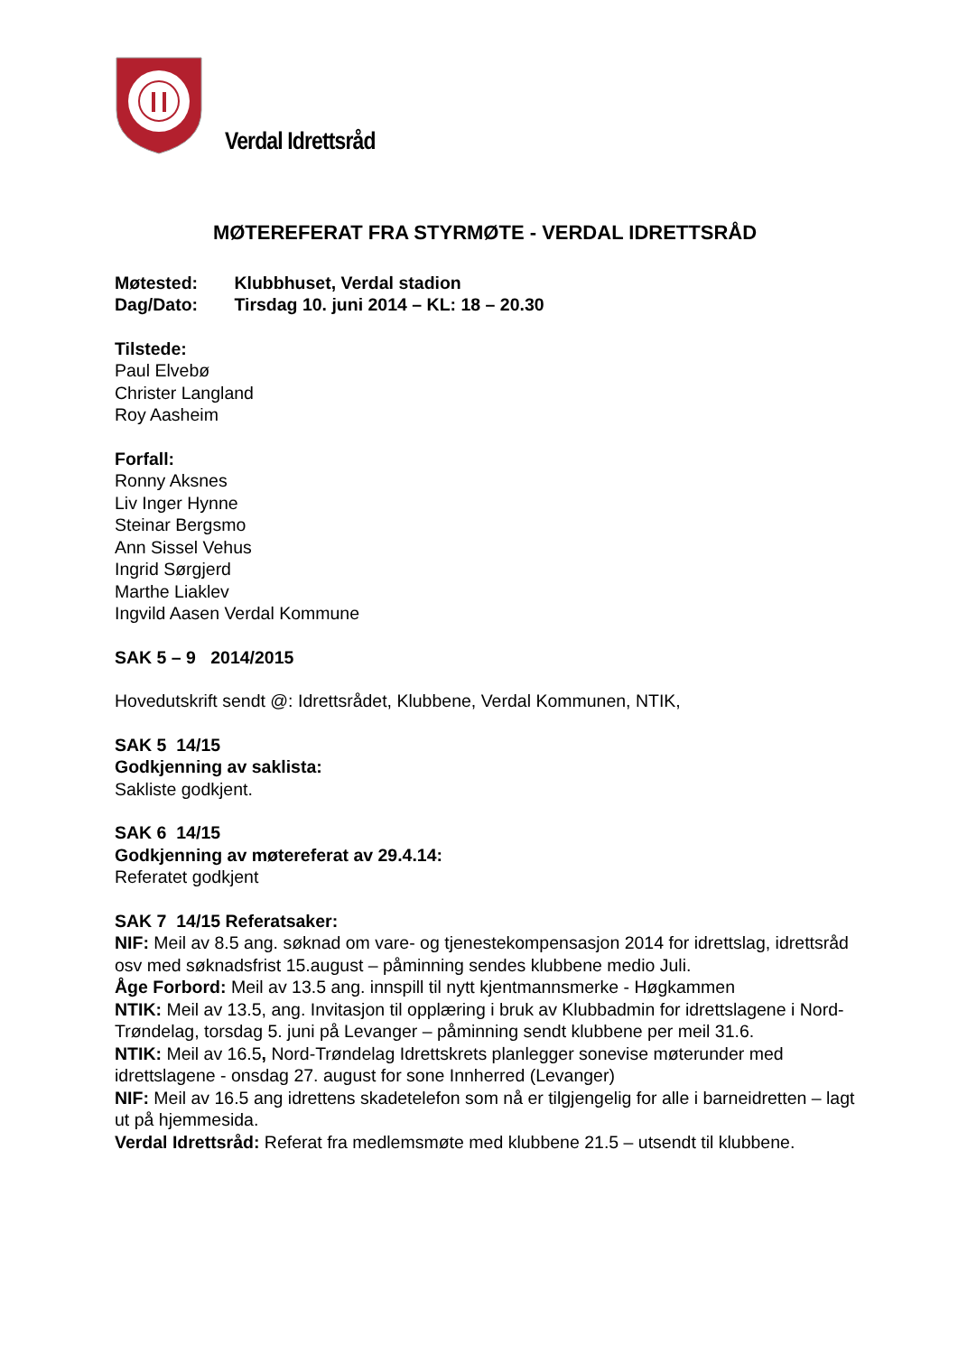Verdal Idrettsråd
MØTEREFERAT FRA STYRMØTE - VERDAL IDRETTSRÅD
Møtested: Klubbhuset, Verdal stadion
Dag/Dato: Tirsdag 10. juni 2014 – KL: 18 – 20.30
Tilstede:
Paul Elvebø
Christer Langland
Roy Aasheim
Forfall:
Ronny Aksnes
Liv Inger Hynne
Steinar Bergsmo
Ann Sissel Vehus
Ingrid Sørgjerd
Marthe Liaklev
Ingvild Aasen Verdal Kommune
SAK 5 – 9 2014/2015
Hovedutskrift sendt @: Idrettsrådet, Klubbene, Verdal Kommunen, NTIK,
SAK 5 14/15
Godkjenning av saklista:
Sakliste godkjent.
SAK 6 14/15
Godkjenning av møtereferat av 29.4.14:
Referatet godkjent
SAK 7 14/15 Referatsaker:
NIF: Meil av 8.5 ang. søknad om vare- og tjenestekompensasjon 2014 for idrettslag, idrettsråd osv med søknadsfrist 15.august – påminning sendes klubbene medio Juli.
Åge Forbord: Meil av 13.5 ang. innspill til nytt kjentmannsmerke - Høgkammen
NTIK: Meil av 13.5, ang. Invitasjon til opplæring i bruk av Klubbadmin for idrettslagene i Nord-Trøndelag, torsdag 5. juni på Levanger – påminning sendt klubbene per meil 31.6.
NTIK: Meil av 16.5, Nord-Trøndelag Idrettskrets planlegger sonevise møterunder med idrettslagene - onsdag 27. august for sone Innherred (Levanger)
NIF: Meil av 16.5 ang idrettens skadetelefon som nå er tilgjengelig for alle i barneidretten – lagt ut på hjemmesida.
Verdal Idrettsråd: Referat fra medlemsmøte med klubbene 21.5 – utsendt til klubbene.